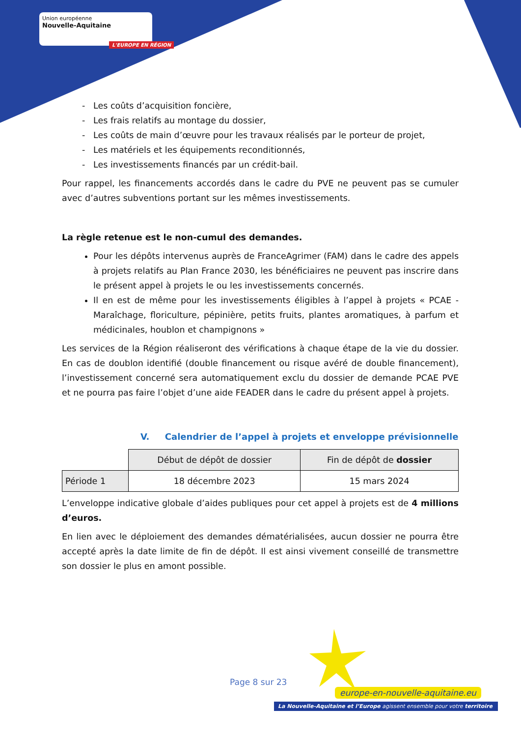Union européenne
Nouvelle-Aquitaine
L'EUROPE EN RÉGION
Les coûts d’acquisition foncière,
Les frais relatifs au montage du dossier,
Les coûts de main d’œuvre pour les travaux réalisés par le porteur de projet,
Les matériels et les équipements reconditionnés,
Les investissements financés par un crédit-bail.
Pour rappel, les financements accordés dans le cadre du PVE ne peuvent pas se cumuler avec d’autres subventions portant sur les mêmes investissements.
La règle retenue est le non-cumul des demandes.
Pour les dépôts intervenus auprès de FranceAgrimer (FAM) dans le cadre des appels à projets relatifs au Plan France 2030, les bénéficiaires ne peuvent pas inscrire dans le présent appel à projets le ou les investissements concernés.
Il en est de même pour les investissements éligibles à l’appel à projets « PCAE - Maraîchage, floriculture, pépinière, petits fruits, plantes aromatiques, à parfum et médicinales, houblon et champignons »
Les services de la Région réaliseront des vérifications à chaque étape de la vie du dossier. En cas de doublon identifié (double financement ou risque avéré de double financement), l’investissement concerné sera automatiquement exclu du dossier de demande PCAE PVE et ne pourra pas faire l’objet d’une aide FEADER dans le cadre du présent appel à projets.
V. Calendrier de l’appel à projets et enveloppe prévisionnelle
| | Début de dépôt de dossier | Fin de dépôt de dossier |
| Période 1 | 18 décembre 2023 | 15 mars 2024 |
L’enveloppe indicative globale d’aides publiques pour cet appel à projets est de 4 millions d’euros.
En lien avec le déploiement des demandes dématérialisées, aucun dossier ne pourra être accepté après la date limite de fin de dépôt. Il est ainsi vivement conseillé de transmettre son dossier le plus en amont possible.
Page 8 sur 23
europe-en-nouvelle-aquitaine.eu
La Nouvelle-Aquitaine et l’Europe agissent ensemble pour votre territoire